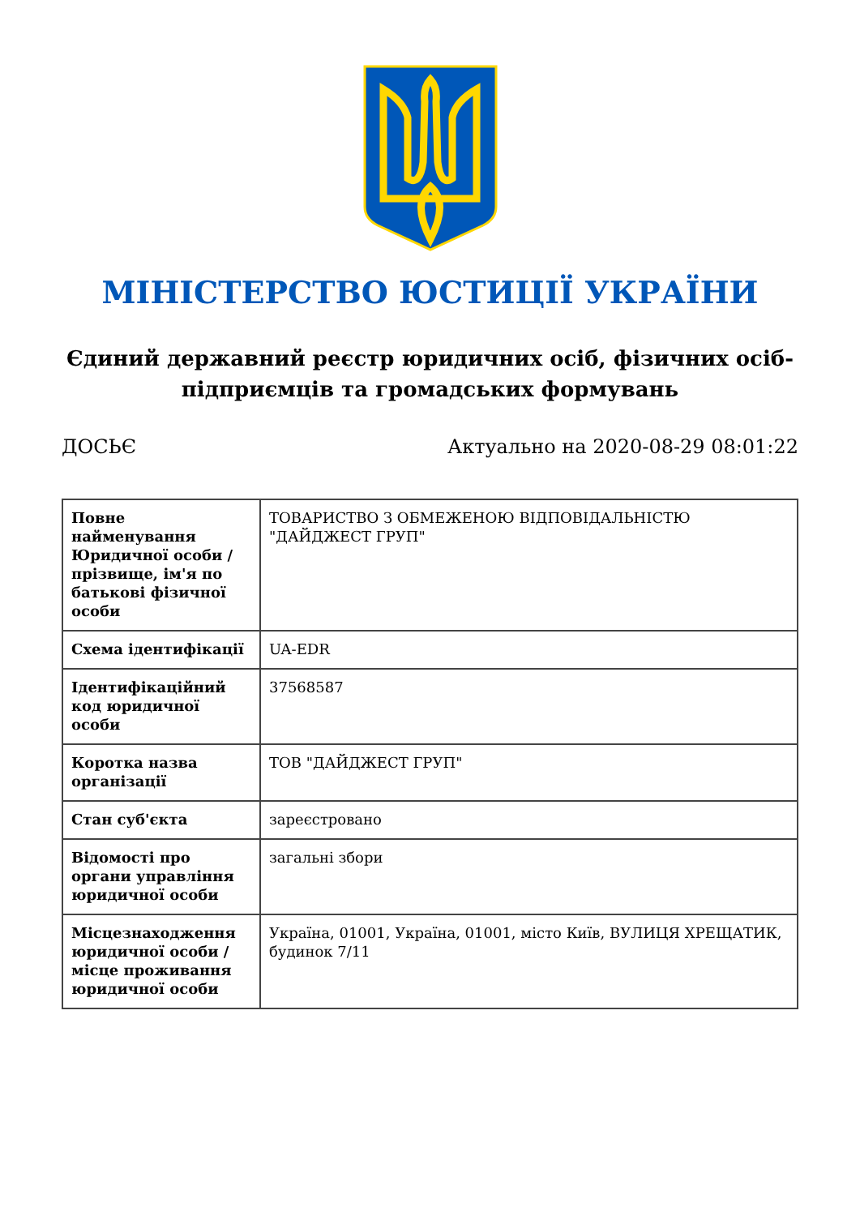МІНІСТЕРСТВО ЮСТИЦІЇ УКРАЇНИ
Єдиний державний реєстр юридичних осіб, фізичних осіб-підприємців та громадських формувань
ДОСЬЄ Актуально на 2020-08-29 08:01:22
| Повне найменування Юридичної особи / прізвище, ім'я по батькові фізичної особи | ТОВАРИСТВО З ОБМЕЖЕНОЮ ВІДПОВІДАЛЬНІСТЮ "ДАЙДЖЕСТ ГРУП" |
| Схема ідентифікації | UA-EDR |
| Ідентифікаційний код юридичної особи | 37568587 |
| Коротка назва організації | ТОВ "ДАЙДЖЕСТ ГРУП" |
| Стан суб'єкта | зареєстровано |
| Відомості про органи управління юридичної особи | загальні збори |
| Місцезнаходження юридичної особи / місце проживання юридичної особи | Україна, 01001, Україна, 01001, місто Київ, ВУЛИЦЯ ХРЕЩАТИК, будинок 7/11 |